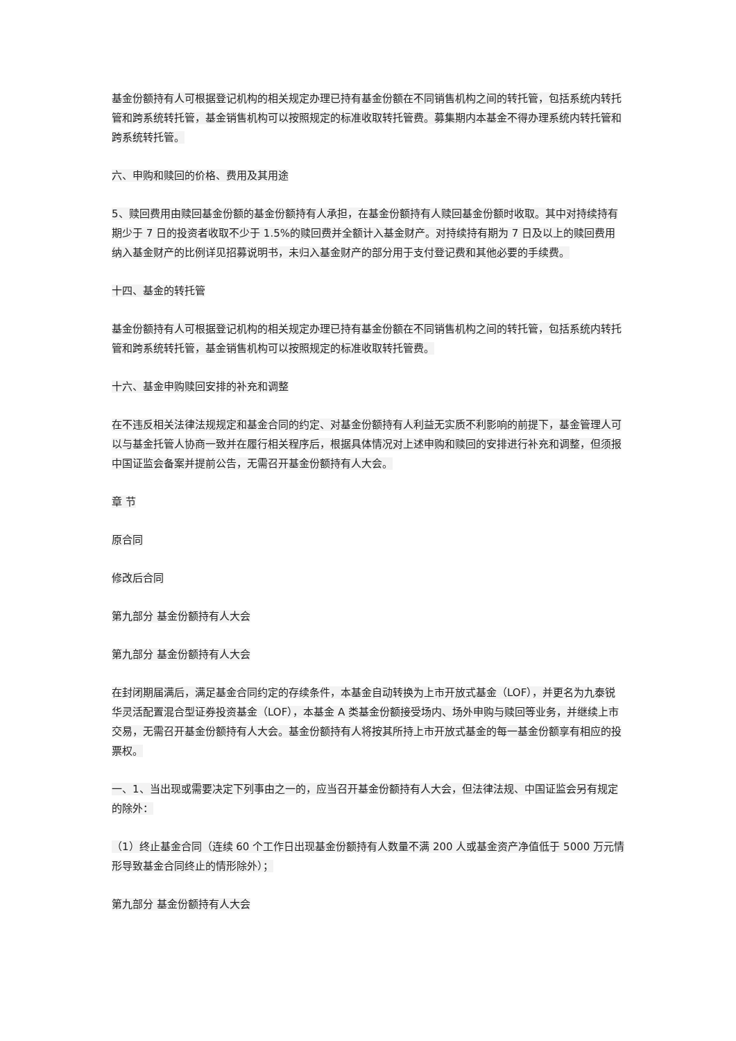基金份额持有人可根据登记机构的相关规定办理已持有基金份额在不同销售机构之间的转托管，包括系统内转托管和跨系统转托管，基金销售机构可以按照规定的标准收取转托管费。募集期内本基金不得办理系统内转托管和跨系统转托管。
六、申购和赎回的价格、费用及其用途
5、赎回费用由赎回基金份额的基金份额持有人承担，在基金份额持有人赎回基金份额时收取。其中对持续持有期少于 7 日的投资者收取不少于 1.5%的赎回费并全额计入基金财产。对持续持有期为 7 日及以上的赎回费用纳入基金财产的比例详见招募说明书，未归入基金财产的部分用于支付登记费和其他必要的手续费。
十四、基金的转托管
基金份额持有人可根据登记机构的相关规定办理已持有基金份额在不同销售机构之间的转托管，包括系统内转托管和跨系统转托管，基金销售机构可以按照规定的标准收取转托管费。
十六、基金申购赎回安排的补充和调整
在不违反相关法律法规规定和基金合同的约定、对基金份额持有人利益无实质不利影响的前提下，基金管理人可以与基金托管人协商一致并在履行相关程序后，根据具体情况对上述申购和赎回的安排进行补充和调整，但须报中国证监会备案并提前公告，无需召开基金份额持有人大会。
章 节
原合同
修改后合同
第九部分 基金份额持有人大会
第九部分 基金份额持有人大会
在封闭期届满后，满足基金合同约定的存续条件，本基金自动转换为上市开放式基金（LOF），并更名为九泰锐华灵活配置混合型证券投资基金（LOF），本基金 A 类基金份额接受场内、场外申购与赎回等业务，并继续上市交易，无需召开基金份额持有人大会。基金份额持有人将按其所持上市开放式基金的每一基金份额享有相应的投票权。
一、1、当出现或需要决定下列事由之一的，应当召开基金份额持有人大会，但法律法规、中国证监会另有规定的除外：
（1）终止基金合同（连续 60 个工作日出现基金份额持有人数量不满 200 人或基金资产净值低于 5000 万元情形导致基金合同终止的情形除外）；
第九部分 基金份额持有人大会